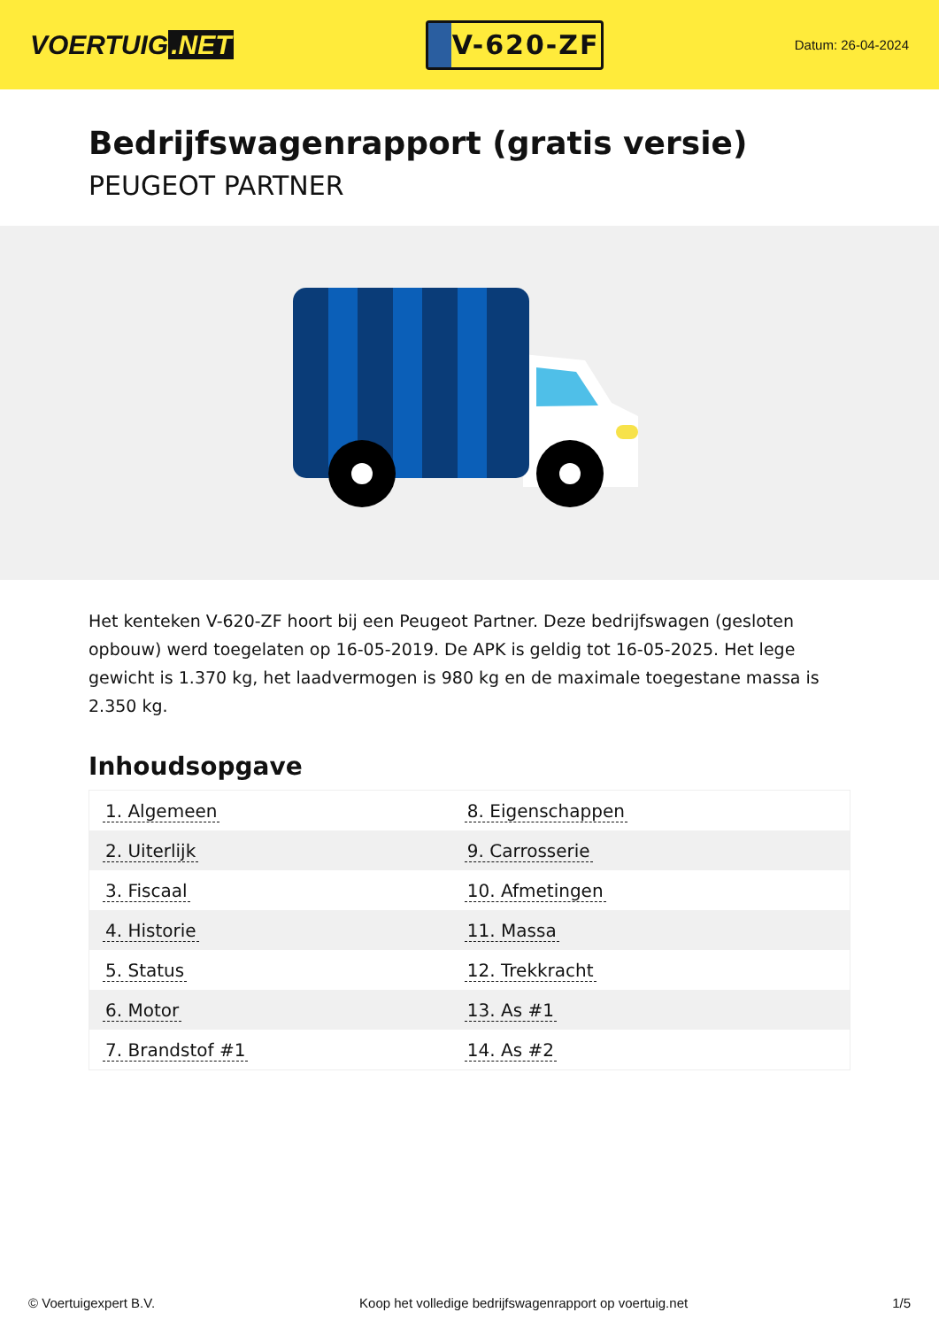VOERTUIG.NET
V-620-ZF
Datum: 26-04-2024
Bedrijfswagenrapport (gratis versie)
PEUGEOT PARTNER
Het kenteken V-620-ZF hoort bij een Peugeot Partner. Deze bedrijfswagen (gesloten opbouw) werd toegelaten op 16-05-2019. De APK is geldig tot 16-05-2025. Het lege gewicht is 1.370 kg, het laadvermogen is 980 kg en de maximale toegestane massa is 2.350 kg.
Inhoudsopgave
| 1. Algemeen | 8. Eigenschappen |
| 2. Uiterlijk | 9. Carrosserie |
| 3. Fiscaal | 10. Afmetingen |
| 4. Historie | 11. Massa |
| 5. Status | 12. Trekkracht |
| 6. Motor | 13. As #1 |
| 7. Brandstof #1 | 14. As #2 |
© Voertuigexpert B.V. Koop het volledige bedrijfswagenrapport op voertuig.net 1/5